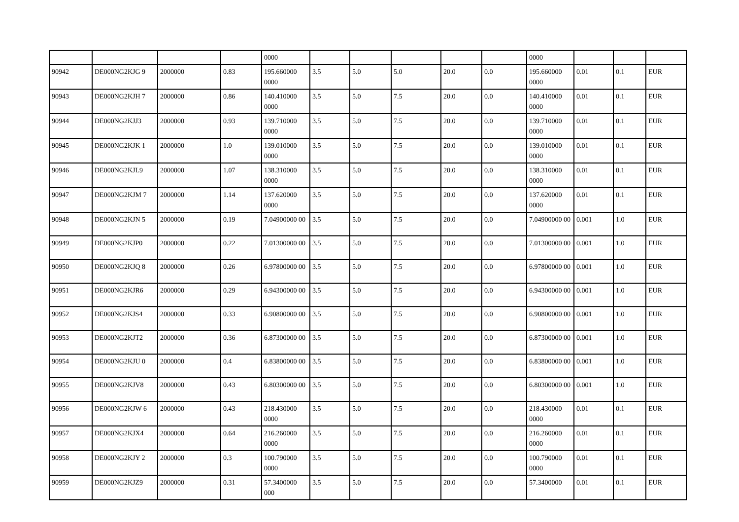| | | | | 0000 | | | | | | 0000 | | | |
| 90942 | DE000NG2KJG 9 | 2000000 | 0.83 | 195.660000 0000 | 3.5 | 5.0 | 5.0 | 20.0 | 0.0 | 195.660000 0000 | 0.01 | 0.1 | EUR |
| 90943 | DE000NG2KJH 7 | 2000000 | 0.86 | 140.410000 0000 | 3.5 | 5.0 | 7.5 | 20.0 | 0.0 | 140.410000 0000 | 0.01 | 0.1 | EUR |
| 90944 | DE000NG2KJJ3 | 2000000 | 0.93 | 139.710000 0000 | 3.5 | 5.0 | 7.5 | 20.0 | 0.0 | 139.710000 0000 | 0.01 | 0.1 | EUR |
| 90945 | DE000NG2KJK 1 | 2000000 | 1.0 | 139.010000 0000 | 3.5 | 5.0 | 7.5 | 20.0 | 0.0 | 139.010000 0000 | 0.01 | 0.1 | EUR |
| 90946 | DE000NG2KJL9 | 2000000 | 1.07 | 138.310000 0000 | 3.5 | 5.0 | 7.5 | 20.0 | 0.0 | 138.310000 0000 | 0.01 | 0.1 | EUR |
| 90947 | DE000NG2KJM 7 | 2000000 | 1.14 | 137.620000 0000 | 3.5 | 5.0 | 7.5 | 20.0 | 0.0 | 137.620000 0000 | 0.01 | 0.1 | EUR |
| 90948 | DE000NG2KJN 5 | 2000000 | 0.19 | 7.04900000 00 | 3.5 | 5.0 | 7.5 | 20.0 | 0.0 | 7.04900000 00 | 0.001 | 1.0 | EUR |
| 90949 | DE000NG2KJP0 | 2000000 | 0.22 | 7.01300000 00 | 3.5 | 5.0 | 7.5 | 20.0 | 0.0 | 7.01300000 00 | 0.001 | 1.0 | EUR |
| 90950 | DE000NG2KJQ 8 | 2000000 | 0.26 | 6.97800000 00 | 3.5 | 5.0 | 7.5 | 20.0 | 0.0 | 6.97800000 00 | 0.001 | 1.0 | EUR |
| 90951 | DE000NG2KJR6 | 2000000 | 0.29 | 6.94300000 00 | 3.5 | 5.0 | 7.5 | 20.0 | 0.0 | 6.94300000 00 | 0.001 | 1.0 | EUR |
| 90952 | DE000NG2KJS4 | 2000000 | 0.33 | 6.90800000 00 | 3.5 | 5.0 | 7.5 | 20.0 | 0.0 | 6.90800000 00 | 0.001 | 1.0 | EUR |
| 90953 | DE000NG2KJT2 | 2000000 | 0.36 | 6.87300000 00 | 3.5 | 5.0 | 7.5 | 20.0 | 0.0 | 6.87300000 00 | 0.001 | 1.0 | EUR |
| 90954 | DE000NG2KJU 0 | 2000000 | 0.4 | 6.83800000 00 | 3.5 | 5.0 | 7.5 | 20.0 | 0.0 | 6.83800000 00 | 0.001 | 1.0 | EUR |
| 90955 | DE000NG2KJV8 | 2000000 | 0.43 | 6.80300000 00 | 3.5 | 5.0 | 7.5 | 20.0 | 0.0 | 6.80300000 00 | 0.001 | 1.0 | EUR |
| 90956 | DE000NG2KJW 6 | 2000000 | 0.43 | 218.430000 0000 | 3.5 | 5.0 | 7.5 | 20.0 | 0.0 | 218.430000 0000 | 0.01 | 0.1 | EUR |
| 90957 | DE000NG2KJX4 | 2000000 | 0.64 | 216.260000 0000 | 3.5 | 5.0 | 7.5 | 20.0 | 0.0 | 216.260000 0000 | 0.01 | 0.1 | EUR |
| 90958 | DE000NG2KJY 2 | 2000000 | 0.3 | 100.790000 0000 | 3.5 | 5.0 | 7.5 | 20.0 | 0.0 | 100.790000 0000 | 0.01 | 0.1 | EUR |
| 90959 | DE000NG2KJZ9 | 2000000 | 0.31 | 57.3400000 000 | 3.5 | 5.0 | 7.5 | 20.0 | 0.0 | 57.3400000 | 0.01 | 0.1 | EUR |